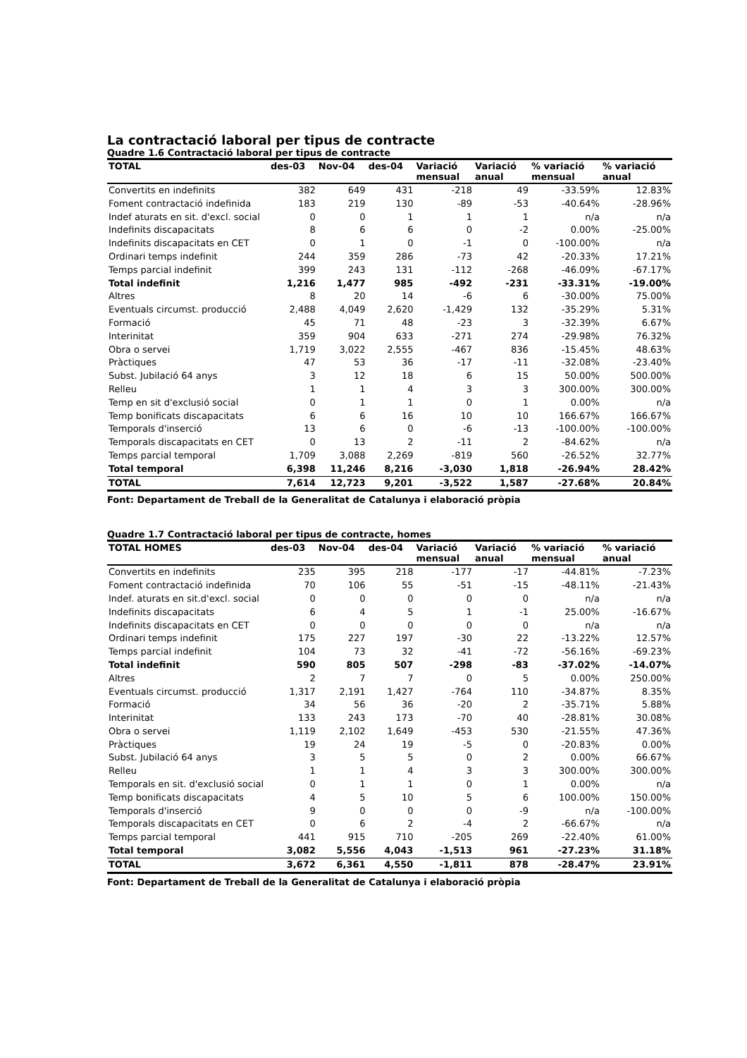La contractació laboral per tipus de contracte
Quadre 1.6 Contractació laboral per tipus de contracte
| TOTAL | des-03 | Nov-04 | des-04 | Variació mensual | Variació anual | % variació mensual | % variació anual |
| --- | --- | --- | --- | --- | --- | --- | --- |
| Convertits en indefinits | 382 | 649 | 431 | -218 | 49 | -33.59% | 12.83% |
| Foment contractació indefinida | 183 | 219 | 130 | -89 | -53 | -40.64% | -28.96% |
| Indef aturats en sit. d'excl. social | 0 | 0 | 1 | 1 | 1 | n/a | n/a |
| Indefinits discapacitats | 8 | 6 | 6 | 0 | -2 | 0.00% | -25.00% |
| Indefinits discapacitats en CET | 0 | 1 | 0 | -1 | 0 | -100.00% | n/a |
| Ordinari temps indefinit | 244 | 359 | 286 | -73 | 42 | -20.33% | 17.21% |
| Temps parcial indefinit | 399 | 243 | 131 | -112 | -268 | -46.09% | -67.17% |
| Total indefinit | 1,216 | 1,477 | 985 | -492 | -231 | -33.31% | -19.00% |
| Altres | 8 | 20 | 14 | -6 | 6 | -30.00% | 75.00% |
| Eventuals circumst. producció | 2,488 | 4,049 | 2,620 | -1,429 | 132 | -35.29% | 5.31% |
| Formació | 45 | 71 | 48 | -23 | 3 | -32.39% | 6.67% |
| Interinitat | 359 | 904 | 633 | -271 | 274 | -29.98% | 76.32% |
| Obra o servei | 1,719 | 3,022 | 2,555 | -467 | 836 | -15.45% | 48.63% |
| Pràctiques | 47 | 53 | 36 | -17 | -11 | -32.08% | -23.40% |
| Subst. Jubilació 64 anys | 3 | 12 | 18 | 6 | 15 | 50.00% | 500.00% |
| Relleu | 1 | 1 | 4 | 3 | 3 | 300.00% | 300.00% |
| Temp en sit d'exclusió social | 0 | 1 | 1 | 0 | 1 | 0.00% | n/a |
| Temp bonificats discapacitats | 6 | 6 | 16 | 10 | 10 | 166.67% | 166.67% |
| Temporals d'inserció | 13 | 6 | 0 | -6 | -13 | -100.00% | -100.00% |
| Temporals discapacitats en CET | 0 | 13 | 2 | -11 | 2 | -84.62% | n/a |
| Temps parcial temporal | 1,709 | 3,088 | 2,269 | -819 | 560 | -26.52% | 32.77% |
| Total temporal | 6,398 | 11,246 | 8,216 | -3,030 | 1,818 | -26.94% | 28.42% |
| TOTAL | 7,614 | 12,723 | 9,201 | -3,522 | 1,587 | -27.68% | 20.84% |
Font: Departament de Treball de la Generalitat de Catalunya i elaboració pròpia
Quadre 1.7 Contractació laboral per tipus de contracte, homes
| TOTAL HOMES | des-03 | Nov-04 | des-04 | Variació mensual | Variació anual | % variació mensual | % variació anual |
| --- | --- | --- | --- | --- | --- | --- | --- |
| Convertits en indefinits | 235 | 395 | 218 | -177 | -17 | -44.81% | -7.23% |
| Foment contractació indefinida | 70 | 106 | 55 | -51 | -15 | -48.11% | -21.43% |
| Indef. aturats en sit.d'excl. social | 0 | 0 | 0 | 0 | 0 | n/a | n/a |
| Indefinits discapacitats | 6 | 4 | 5 | 1 | -1 | 25.00% | -16.67% |
| Indefinits discapacitats en CET | 0 | 0 | 0 | 0 | 0 | n/a | n/a |
| Ordinari temps indefinit | 175 | 227 | 197 | -30 | 22 | -13.22% | 12.57% |
| Temps parcial indefinit | 104 | 73 | 32 | -41 | -72 | -56.16% | -69.23% |
| Total indefinit | 590 | 805 | 507 | -298 | -83 | -37.02% | -14.07% |
| Altres | 2 | 7 | 7 | 0 | 5 | 0.00% | 250.00% |
| Eventuals circumst. producció | 1,317 | 2,191 | 1,427 | -764 | 110 | -34.87% | 8.35% |
| Formació | 34 | 56 | 36 | -20 | 2 | -35.71% | 5.88% |
| Interinitat | 133 | 243 | 173 | -70 | 40 | -28.81% | 30.08% |
| Obra o servei | 1,119 | 2,102 | 1,649 | -453 | 530 | -21.55% | 47.36% |
| Pràctiques | 19 | 24 | 19 | -5 | 0 | -20.83% | 0.00% |
| Subst. Jubilació 64 anys | 3 | 5 | 5 | 0 | 2 | 0.00% | 66.67% |
| Relleu | 1 | 1 | 4 | 3 | 3 | 300.00% | 300.00% |
| Temporals en sit. d'exclusió social | 0 | 1 | 1 | 0 | 1 | 0.00% | n/a |
| Temp bonificats discapacitats | 4 | 5 | 10 | 5 | 6 | 100.00% | 150.00% |
| Temporals d'inserció | 9 | 0 | 0 | 0 | -9 | n/a | -100.00% |
| Temporals discapacitats en CET | 0 | 6 | 2 | -4 | 2 | -66.67% | n/a |
| Temps parcial temporal | 441 | 915 | 710 | -205 | 269 | -22.40% | 61.00% |
| Total temporal | 3,082 | 5,556 | 4,043 | -1,513 | 961 | -27.23% | 31.18% |
| TOTAL | 3,672 | 6,361 | 4,550 | -1,811 | 878 | -28.47% | 23.91% |
Font: Departament de Treball de la Generalitat de Catalunya i elaboració pròpia